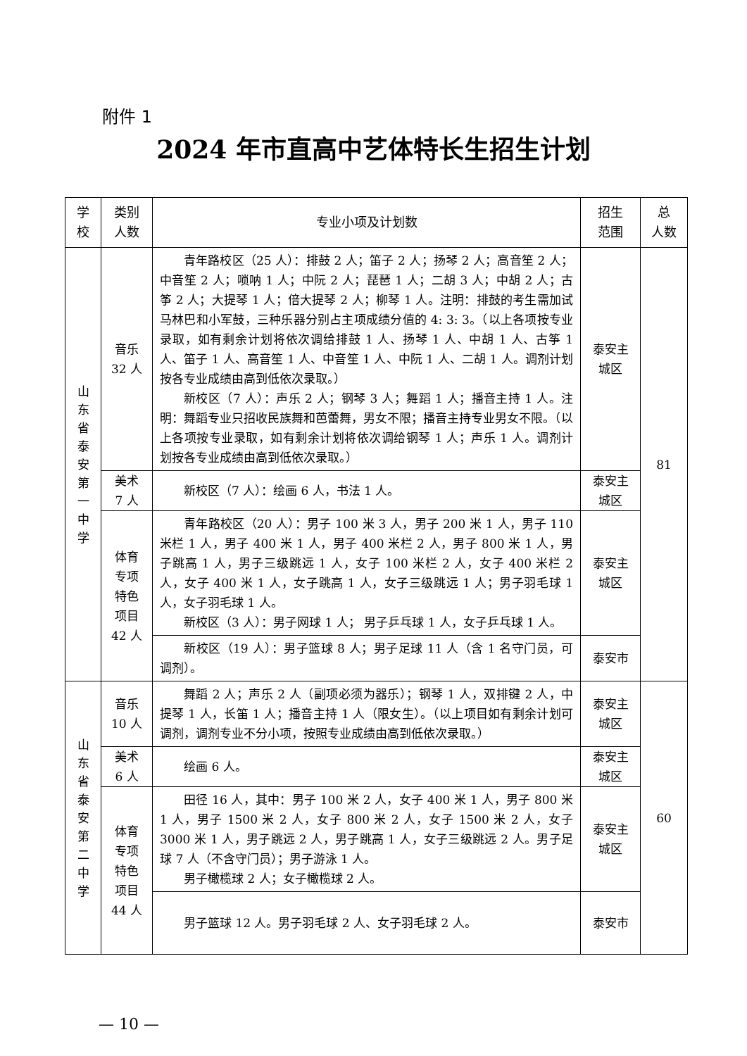附件 1
2024 年市直高中艺体特长生招生计划
| 学 校 | 类别 人数 | 专业小项及计划数 | 招生 范围 | 总 人数 |
| --- | --- | --- | --- | --- |
| 山东省泰安第一中学 | 音乐 32 人 | 青年路校区（25 人）：排鼓 2 人；笛子 2 人；扬琴 2 人；高音笙 2 人；中音笙 2 人；唢呐 1 人；中阮 2 人；琵琶 1 人；二胡 3 人；中胡 2 人；古筝 2 人；大提琴 1 人；倍大提琴 2 人；柳琴 1 人。注明：排鼓的考生需加试马林巴和小军鼓，三种乐器分别占主项成绩分值的 4: 3: 3。（以上各项按专业录取，如有剩余计划将依次调给排鼓 1 人、扬琴 1 人、中胡 1 人、古筝 1 人、笛子 1 人、高音笙 1 人、中音笙 1 人、中阮 1 人、二胡 1 人。调剂计划按各专业成绩由高到低依次录取。） 新校区（7 人）：声乐 2 人；钢琴 3 人；舞蹈 1 人；播音主持 1 人。注明：舞蹈专业只招收民族舞和芭蕾舞，男女不限；播音主持专业男女不限。（以上各项按专业录取，如有剩余计划将依次调给钢琴 1 人；声乐 1 人。调剂计划按各专业成绩由高到低依次录取。） | 泰安主 城区 | 81 |
| | 美术 7 人 | 新校区（7 人）：绘画 6 人，书法 1 人。 | 泰安主 城区 | |
| | 体育 专项 特色 项目 42 人 | 青年路校区（20 人）：男子 100 米 3 人，男子 200 米 1 人，男子 110 米栏 1 人，男子 400 米 1 人，男子 400 米栏 2 人，男子 800 米 1 人，男子跳高 1 人，男子三级跳远 1 人，女子 100 米栏 2 人，女子 400 米栏 2 人，女子 400 米 1 人，女子跳高 1 人，女子三级跳远 1 人；男子羽毛球 1 人，女子羽毛球 1 人。 新校区（3 人）：男子网球 1 人； 男子乒乓球 1 人，女子乒乓球 1 人。 | 泰安主 城区 | |
| | | 新校区（19 人）：男子篮球 8 人；男子足球 11 人（含 1 名守门员，可调剂）。 | 泰安市 | |
| 山东省泰安第二中学 | 音乐 10 人 | 舞蹈 2 人；声乐 2 人（副项必须为器乐）；钢琴 1 人，双排键 2 人，中提琴 1 人，长笛 1 人；播音主持 1 人（限女生）。（以上项目如有剩余计划可调剂，调剂专业不分小项，按照专业成绩由高到低依次录取。） | 泰安主 城区 | 60 |
| | 美术 6 人 | 绘画 6 人。 | 泰安主 城区 | |
| | 体育 专项 特色 项目 44 人 | 田径 16 人，其中：男子 100 米 2 人，女子 400 米 1 人，男子 800 米 1 人，男子 1500 米 2 人，女子 800 米 2 人，女子 1500 米 2 人，女子 3000 米 1 人，男子跳远 2 人，男子跳高 1 人，女子三级跳远 2 人。男子足球 7 人（不含守门员）；男子游泳 1 人。 男子橄榄球 2 人；女子橄榄球 2 人。 | 泰安主 城区 | |
| | | 男子篮球 12 人。男子羽毛球 2 人、女子羽毛球 2 人。 | 泰安市 | |
— 10 —